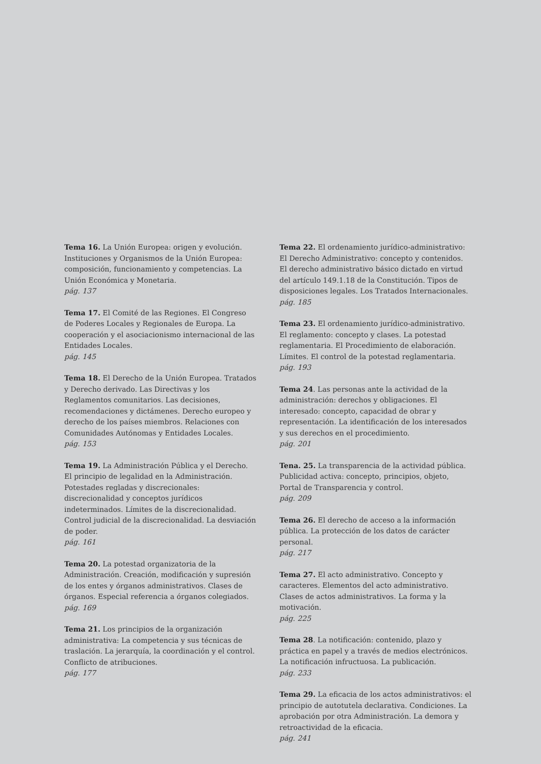Tema 16. La Unión Europea: origen y evolución. Instituciones y Organismos de la Unión Europea: composición, funcionamiento y competencias. La Unión Económica y Monetaria.
pág. 137
Tema 17. El Comité de las Regiones. El Congreso de Poderes Locales y Regionales de Europa. La cooperación y el asociacionismo internacional de las Entidades Locales.
pág. 145
Tema 18. El Derecho de la Unión Europea. Tratados y Derecho derivado. Las Directivas y los Reglamentos comunitarios. Las decisiones, recomendaciones y dictámenes. Derecho europeo y derecho de los países miembros. Relaciones con Comunidades Autónomas y Entidades Locales.
pág. 153
Tema 19. La Administración Pública y el Derecho. El principio de legalidad en la Administración. Potestades regladas y discrecionales: discrecionalidad y conceptos jurídicos indeterminados. Límites de la discrecionalidad. Control judicial de la discrecionalidad. La desviación de poder.
pág. 161
Tema 20. La potestad organizatoria de la Administración. Creación, modificación y supresión de los entes y órganos administrativos. Clases de órganos. Especial referencia a órganos colegiados.
pág. 169
Tema 21. Los principios de la organización administrativa: La competencia y sus técnicas de traslación. La jerarquía, la coordinación y el control. Conflicto de atribuciones.
pág. 177
Tema 22. El ordenamiento jurídico-administrativo: El Derecho Administrativo: concepto y contenidos. El derecho administrativo básico dictado en virtud del artículo 149.1.18 de la Constitución. Tipos de disposiciones legales. Los Tratados Internacionales.
pág. 185
Tema 23. El ordenamiento jurídico-administrativo. El reglamento: concepto y clases. La potestad reglamentaria. El Procedimiento de elaboración. Límites. El control de la potestad reglamentaria.
pág. 193
Tema 24. Las personas ante la actividad de la administración: derechos y obligaciones. El interesado: concepto, capacidad de obrar y representación. La identificación de los interesados y sus derechos en el procedimiento.
pág. 201
Tena. 25. La transparencia de la actividad pública. Publicidad activa: concepto, principios, objeto, Portal de Transparencia y control.
pág. 209
Tema 26. El derecho de acceso a la información pública. La protección de los datos de carácter personal.
pág. 217
Tema 27. El acto administrativo. Concepto y caracteres. Elementos del acto administrativo. Clases de actos administrativos. La forma y la motivación.
pág. 225
Tema 28. La notificación: contenido, plazo y práctica en papel y a través de medios electrónicos. La notificación infructuosa. La publicación.
pág. 233
Tema 29. La eficacia de los actos administrativos: el principio de autotutela declarativa. Condiciones. La aprobación por otra Administración. La demora y retroactividad de la eficacia.
pág. 241